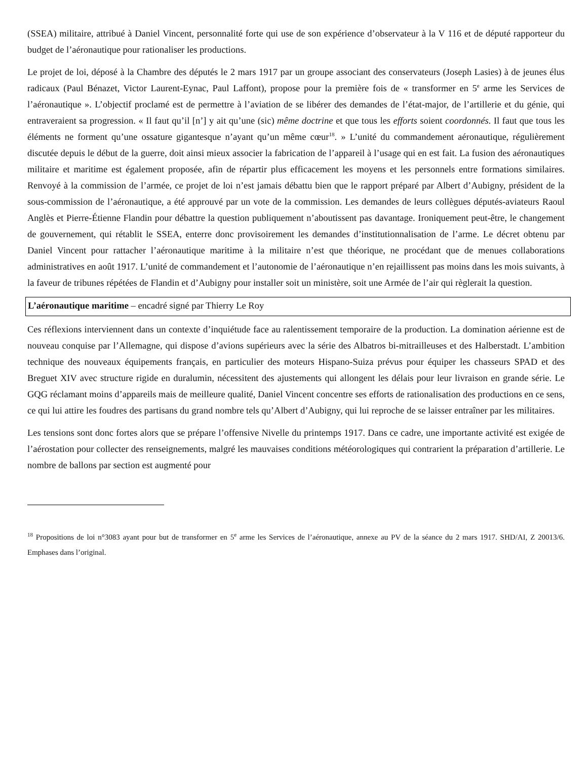(SSEA) militaire, attribué à Daniel Vincent, personnalité forte qui use de son expérience d’observateur à la V 116 et de député rapporteur du budget de l’aéronautique pour rationaliser les productions.
Le projet de loi, déposé à la Chambre des députés le 2 mars 1917 par un groupe associant des conservateurs (Joseph Lasies) à de jeunes élus radicaux (Paul Bénazet, Victor Laurent-Eynac, Paul Laffont), propose pour la première fois de « transformer en 5<sup>e</sup> arme les Services de l’aéronautique ». L’objectif proclamé est de permettre à l’aviation de se libérer des demandes de l’état-major, de l’artillerie et du génie, qui entraveraient sa progression. « Il faut qu’il [n’] y ait qu’une (sic) même doctrine et que tous les efforts soient coordonnés. Il faut que tous les éléments ne forment qu’une ossature gigantesque n’ayant qu’un même cœur<sup>18</sup>. » L’unité du commandement aéronautique, régulièrement discutée depuis le début de la guerre, doit ainsi mieux associer la fabrication de l’appareil à l’usage qui en est fait. La fusion des aéronautiques militaire et maritime est également proposée, afin de répartir plus efficacement les moyens et les personnels entre formations similaires. Renvoyé à la commission de l’armée, ce projet de loi n’est jamais débattu bien que le rapport préparé par Albert d’Aubigny, président de la sous-commission de l’aéronautique, a été approuvé par un vote de la commission. Les demandes de leurs collègues députés-aviateurs Raoul Anglès et Pierre-Étienne Flandin pour débattre la question publiquement n’aboutissent pas davantage. Ironiquement peut-être, le changement de gouvernement, qui rétablit le SSEA, enterre donc provisoirement les demandes d’institutionnalisation de l’arme. Le décret obtenu par Daniel Vincent pour rattacher l’aéronautique maritime à la militaire n’est que théorique, ne procédant que de menues collaborations administratives en août 1917. L’unité de commandement et l’autonomie de l’aéronautique n’en rejaillissent pas moins dans les mois suivants, à la faveur de tribunes répétées de Flandin et d’Aubigny pour installer soit un ministère, soit une Armée de l’air qui règlerait la question.
L’aéronautique maritime – encadré signé par Thierry Le Roy
Ces réflexions interviennent dans un contexte d’inquiétude face au ralentissement temporaire de la production. La domination aérienne est de nouveau conquise par l’Allemagne, qui dispose d’avions supérieurs avec la série des Albatros bi-mitrailleuses et des Halberstadt. L’ambition technique des nouveaux équipements français, en particulier des moteurs Hispano-Suiza prévus pour équiper les chasseurs SPAD et des Breguet XIV avec structure rigide en duralumin, nécessitent des ajustements qui allongent les délais pour leur livraison en grande série. Le GQG réclamant moins d’appareils mais de meilleure qualité, Daniel Vincent concentre ses efforts de rationalisation des productions en ce sens, ce qui lui attire les foudres des partisans du grand nombre tels qu’Albert d’Aubigny, qui lui reproche de se laisser entraîner par les militaires.
Les tensions sont donc fortes alors que se prépare l’offensive Nivelle du printemps 1917. Dans ce cadre, une importante activité est exigée de l’aérostation pour collecter des renseignements, malgré les mauvaises conditions météorologiques qui contrarient la préparation d’artillerie. Le nombre de ballons par section est augmenté pour
<sup>18</sup> Propositions de loi n°3083 ayant pour but de transformer en 5<sup>e</sup> arme les Services de l’aéronautique, annexe au PV de la séance du 2 mars 1917. SHD/AI, Z 20013/6. Emphases dans l’original.